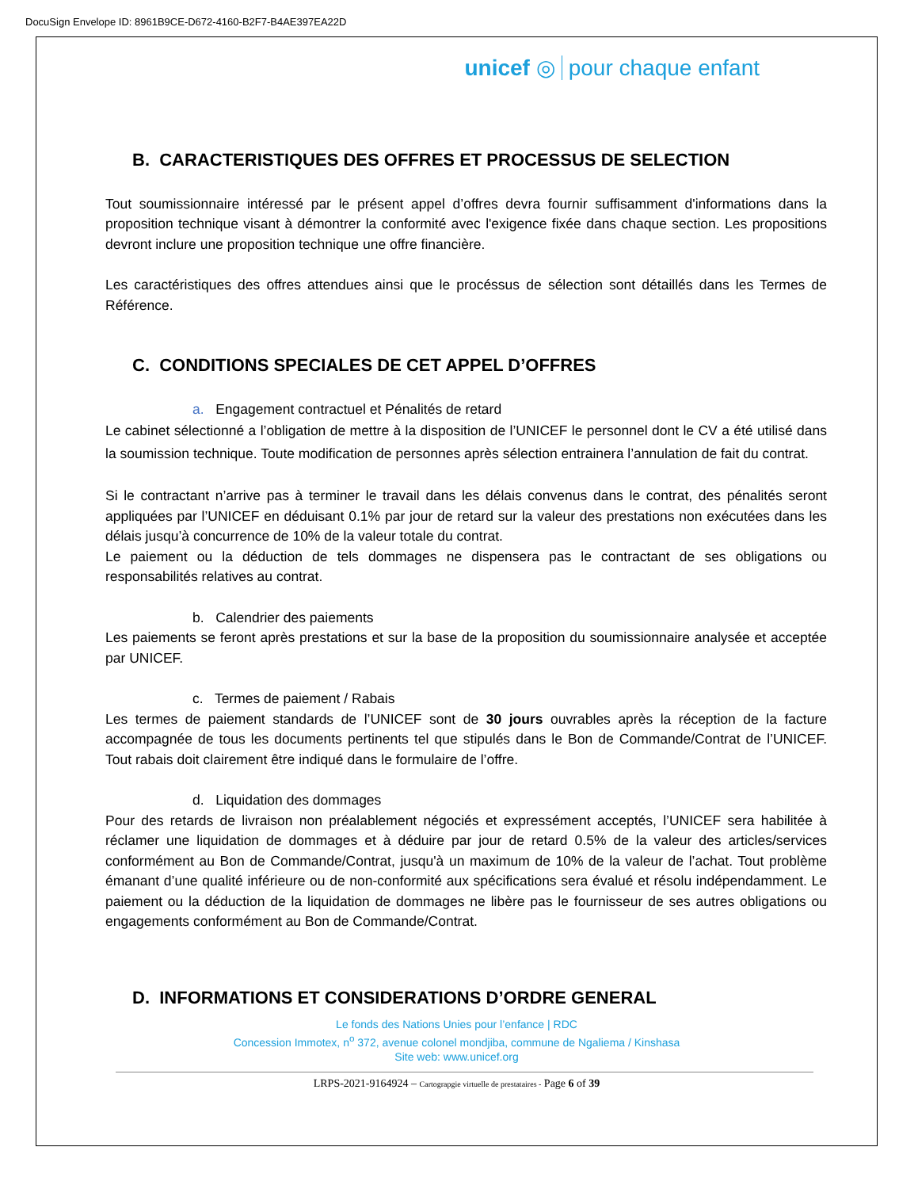DocuSign Envelope ID: 8961B9CE-D672-4160-B2F7-B4AE397EA22D
unicef ◎ pour chaque enfant
B. CARACTERISTIQUES DES OFFRES ET PROCESSUS DE SELECTION
Tout soumissionnaire intéressé par le présent appel d’offres devra fournir suffisamment d'informations dans la proposition technique visant à démontrer la conformité avec l'exigence fixée dans chaque section. Les propositions devront inclure une proposition technique une offre financière.
Les caractéristiques des offres attendues ainsi que le procéssus de sélection sont détaillés dans les Termes de Référence.
C. CONDITIONS SPECIALES DE CET APPEL D’OFFRES
a. Engagement contractuel et Pénalités de retard
Le cabinet sélectionné a l’obligation de mettre à la disposition de l’UNICEF le personnel dont le CV a été utilisé dans la soumission technique. Toute modification de personnes après sélection entrainera l’annulation de fait du contrat.
Si le contractant n’arrive pas à terminer le travail dans les délais convenus dans le contrat, des pénalités seront appliquées par l’UNICEF en déduisant 0.1% par jour de retard sur la valeur des prestations non exécutées dans les délais jusqu’à concurrence de 10% de la valeur totale du contrat.
Le paiement ou la déduction de tels dommages ne dispensera pas le contractant de ses obligations ou responsabilités relatives au contrat.
b. Calendrier des paiements
Les paiements se feront après prestations et sur la base de la proposition du soumissionnaire analysée et acceptée par UNICEF.
c. Termes de paiement / Rabais
Les termes de paiement standards de l’UNICEF sont de 30 jours ouvrables après la réception de la facture accompagnée de tous les documents pertinents tel que stipulés dans le Bon de Commande/Contrat de l’UNICEF. Tout rabais doit clairement être indiqué dans le formulaire de l’offre.
d. Liquidation des dommages
Pour des retards de livraison non préalablement négociés et expressément acceptés, l’UNICEF sera habilitée à réclamer une liquidation de dommages et à déduire par jour de retard 0.5% de la valeur des articles/services conformément au Bon de Commande/Contrat, jusqu'à un maximum de 10% de la valeur de l’achat. Tout problème émanant d’une qualité inférieure ou de non-conformité aux spécifications sera évalué et résolu indépendamment. Le paiement ou la déduction de la liquidation de dommages ne libère pas le fournisseur de ses autres obligations ou engagements conformément au Bon de Commande/Contrat.
D. INFORMATIONS ET CONSIDERATIONS D’ORDRE GENERAL
Le fonds des Nations Unies pour l’enfance | RDC
Concession Immotex, n<sup>o</sup> 372, avenue colonel mondjiba, commune de Ngaliema / Kinshasa
Site web: www.unicef.org
LRPS-2021-9164924 – Cartograpgie virtuelle de prestataires - Page 6 of 39